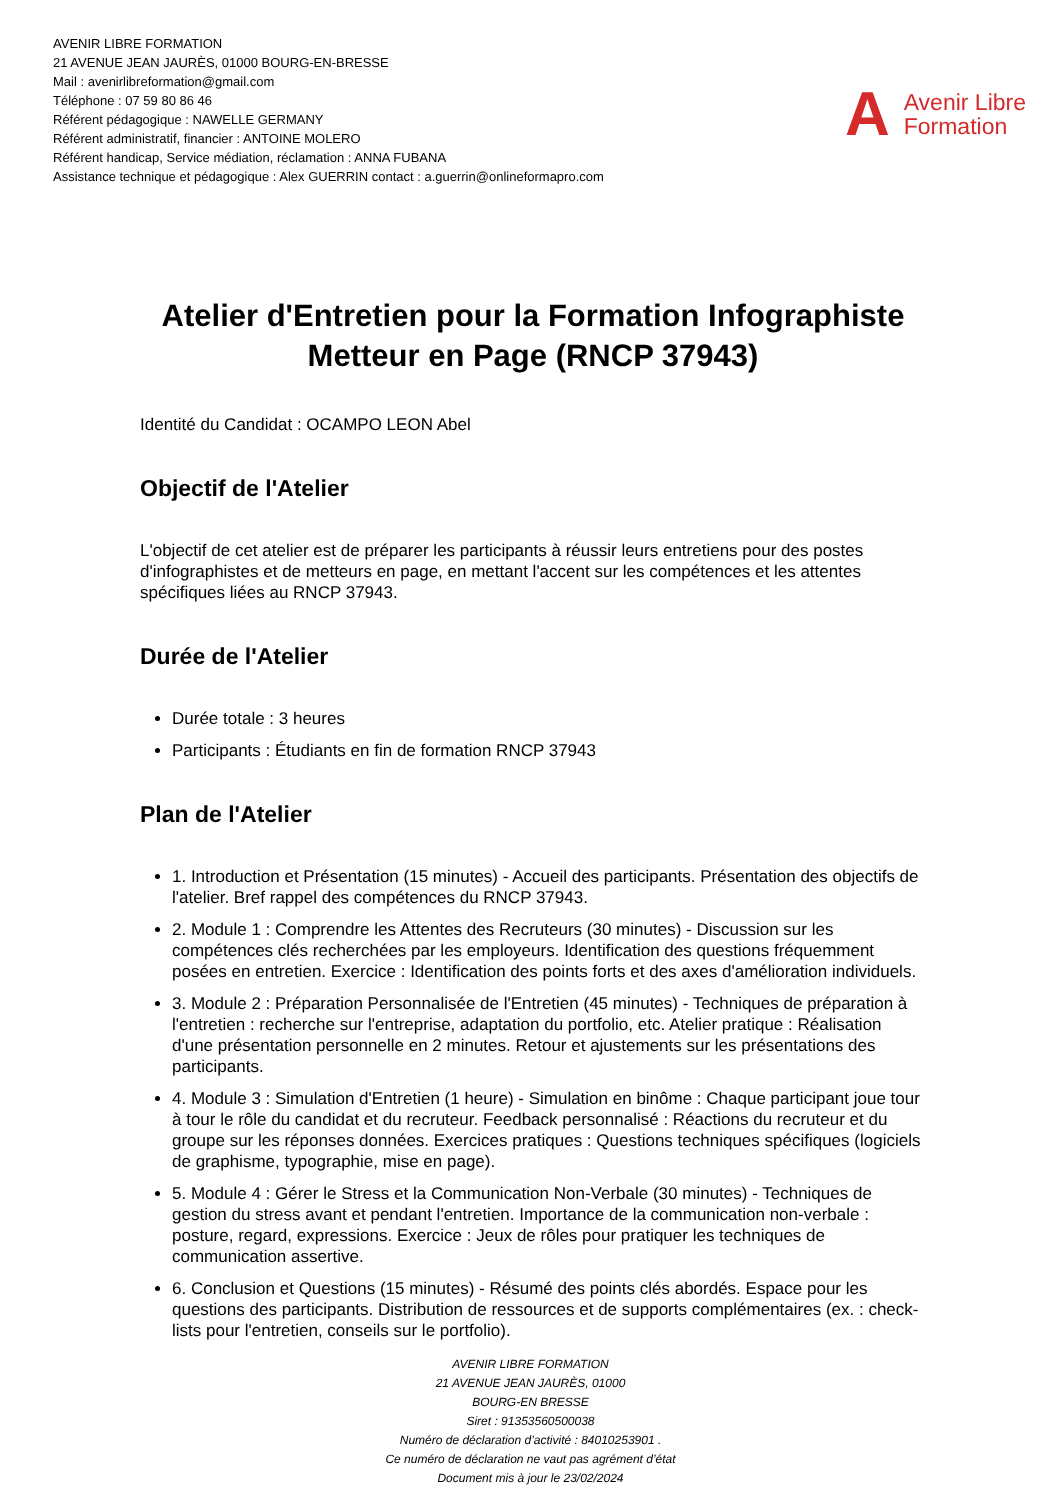AVENIR LIBRE FORMATION
21 AVENUE JEAN JAURÈS, 01000 BOURG-EN-BRESSE
Mail : avenirlibreformation@gmail.com
Téléphone : 07 59 80 86 46
Référent pédagogique : NAWELLE GERMANY
Référent administratif, financier : ANTOINE MOLERO
Référent handicap, Service médiation, réclamation : ANNA FUBANA
Assistance technique et pédagogique : Alex GUERRIN contact : a.guerrin@onlineformapro.com
A Avenir Libre
Formation
Atelier d'Entretien pour la Formation Infographiste Metteur en Page (RNCP 37943)
Identité du Candidat : OCAMPO LEON Abel
Objectif de l'Atelier
L'objectif de cet atelier est de préparer les participants à réussir leurs entretiens pour des postes d'infographistes et de metteurs en page, en mettant l'accent sur les compétences et les attentes spécifiques liées au RNCP 37943.
Durée de l'Atelier
Durée totale : 3 heures
Participants : Étudiants en fin de formation RNCP 37943
Plan de l'Atelier
1. Introduction et Présentation (15 minutes) - Accueil des participants. Présentation des objectifs de l'atelier. Bref rappel des compétences du RNCP 37943.
2. Module 1 : Comprendre les Attentes des Recruteurs (30 minutes) - Discussion sur les compétences clés recherchées par les employeurs. Identification des questions fréquemment posées en entretien. Exercice : Identification des points forts et des axes d'amélioration individuels.
3. Module 2 : Préparation Personnalisée de l'Entretien (45 minutes) - Techniques de préparation à l'entretien : recherche sur l'entreprise, adaptation du portfolio, etc. Atelier pratique : Réalisation d'une présentation personnelle en 2 minutes. Retour et ajustements sur les présentations des participants.
4. Module 3 : Simulation d'Entretien (1 heure) - Simulation en binôme : Chaque participant joue tour à tour le rôle du candidat et du recruteur. Feedback personnalisé : Réactions du recruteur et du groupe sur les réponses données. Exercices pratiques : Questions techniques spécifiques (logiciels de graphisme, typographie, mise en page).
5. Module 4 : Gérer le Stress et la Communication Non-Verbale (30 minutes) - Techniques de gestion du stress avant et pendant l'entretien. Importance de la communication non-verbale : posture, regard, expressions. Exercice : Jeux de rôles pour pratiquer les techniques de communication assertive.
6. Conclusion et Questions (15 minutes) - Résumé des points clés abordés. Espace pour les questions des participants. Distribution de ressources et de supports complémentaires (ex. : check-lists pour l'entretien, conseils sur le portfolio).
AVENIR LIBRE FORMATION
21 AVENUE JEAN JAURÈS, 01000
BOURG-EN BRESSE
Siret : 91353560500038
Numéro de déclaration d’activité : 84010253901 .
Ce numéro de déclaration ne vaut pas agrément d’état
Document mis à jour le 23/02/2024